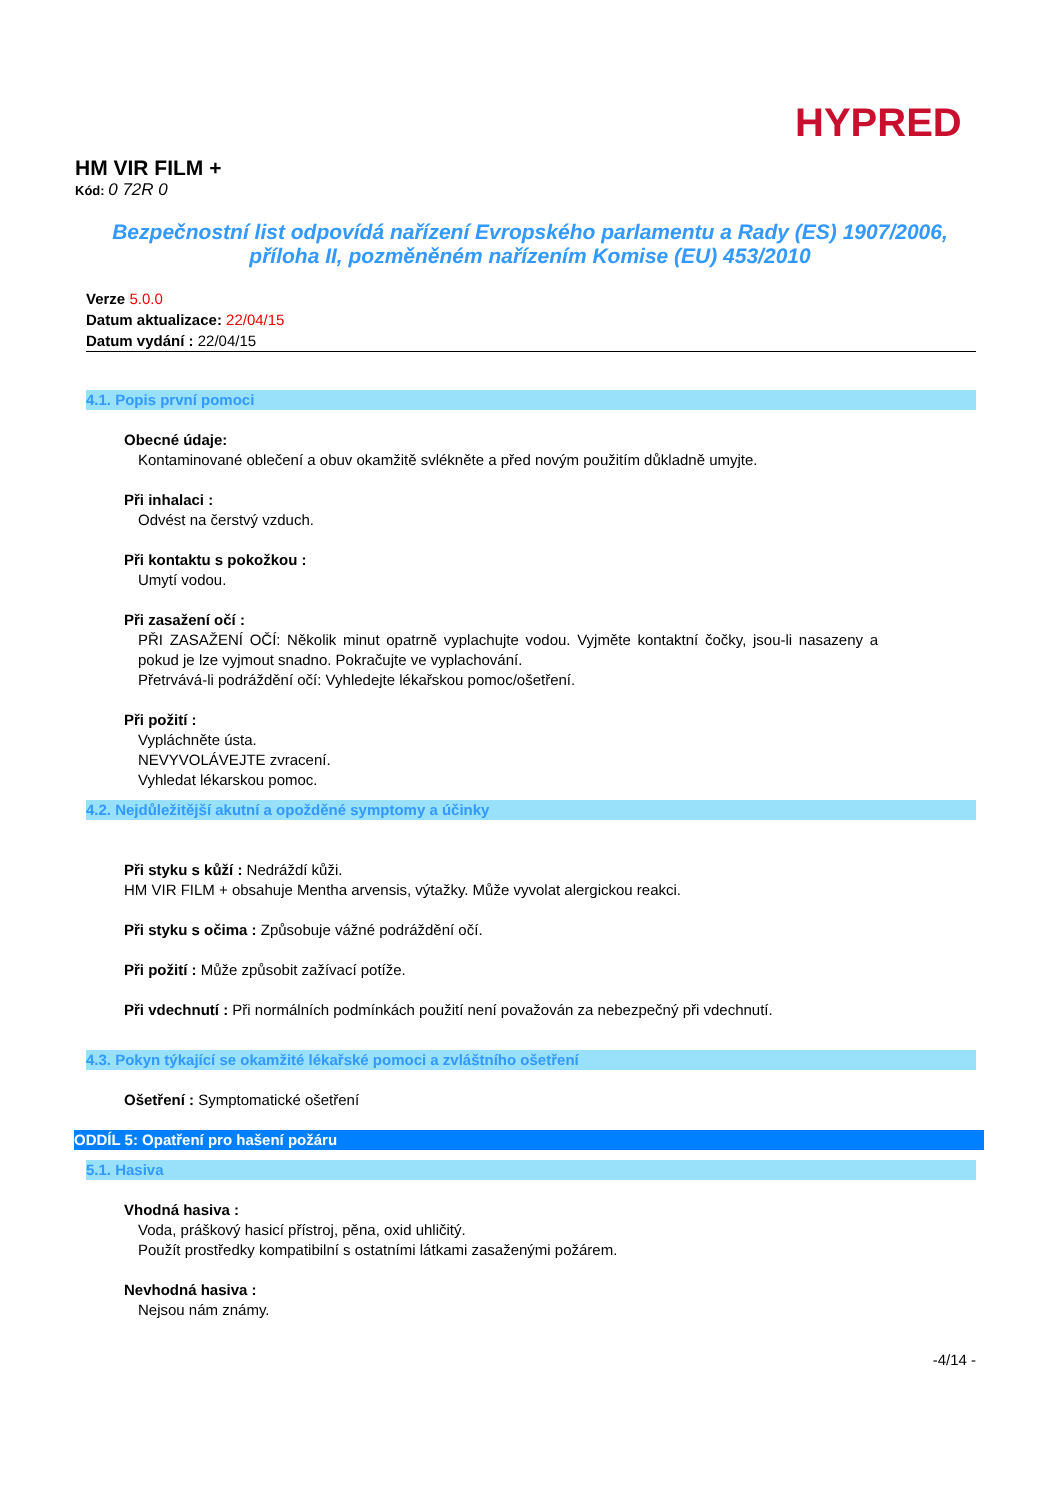HYPRED
HM VIR FILM +
Kód: 0 72R 0
Bezpečnostní list odpovídá nařízení Evropského parlamentu a Rady (ES) 1907/2006, příloha II, pozměněném nařízením Komise (EU) 453/2010
Verze 5.0.0
Datum aktualizace: 22/04/15
Datum vydání : 22/04/15
4.1. Popis první pomoci
Obecné údaje:
Kontaminované oblečení a obuv okamžitě svlékněte a před novým použitím důkladně umyjte.
Při inhalaci :
Odvést na čerstvý vzduch.
Při kontaktu s pokožkou :
Umytí vodou.
Při zasažení očí :
PŘI ZASAŽENÍ OČÍ: Několik minut opatrně vyplachujte vodou. Vyjměte kontaktní čočky, jsou-li nasazeny a pokud je lze vyjmout snadno. Pokračujte ve vyplachování.
Přetrvává-li podráždění očí: Vyhledejte lékařskou pomoc/ošetření.
Při požití :
Vypláchněte ústa.
NEVYVOLÁVEJTE zvracení.
Vyhledat lékarskou pomoc.
4.2. Nejdůležitější akutní a opožděné symptomy a účinky
Při styku s kůží : Nedráždí kůži.
HM VIR FILM + obsahuje Mentha arvensis, výtažky. Může vyvolat alergickou reakci.
Při styku s očima : Způsobuje vážné podráždění očí.
Při požití : Může způsobit zažívací potíže.
Při vdechnutí : Při normálních podmínkách použití není považován za nebezpečný při vdechnutí.
4.3. Pokyn týkající se okamžité lékařské pomoci a zvláštního ošetření
Ošetření : Symptomatické ošetření
ODDÍL 5: Opatření pro hašení požáru
5.1. Hasiva
Vhodná hasiva :
Voda, práškový hasicí přístroj, pěna, oxid uhličitý.
Použít prostředky kompatibilní s ostatními látkami zasaženými požárem.
Nevhodná hasiva :
Nejsou nám známy.
-4/14 -